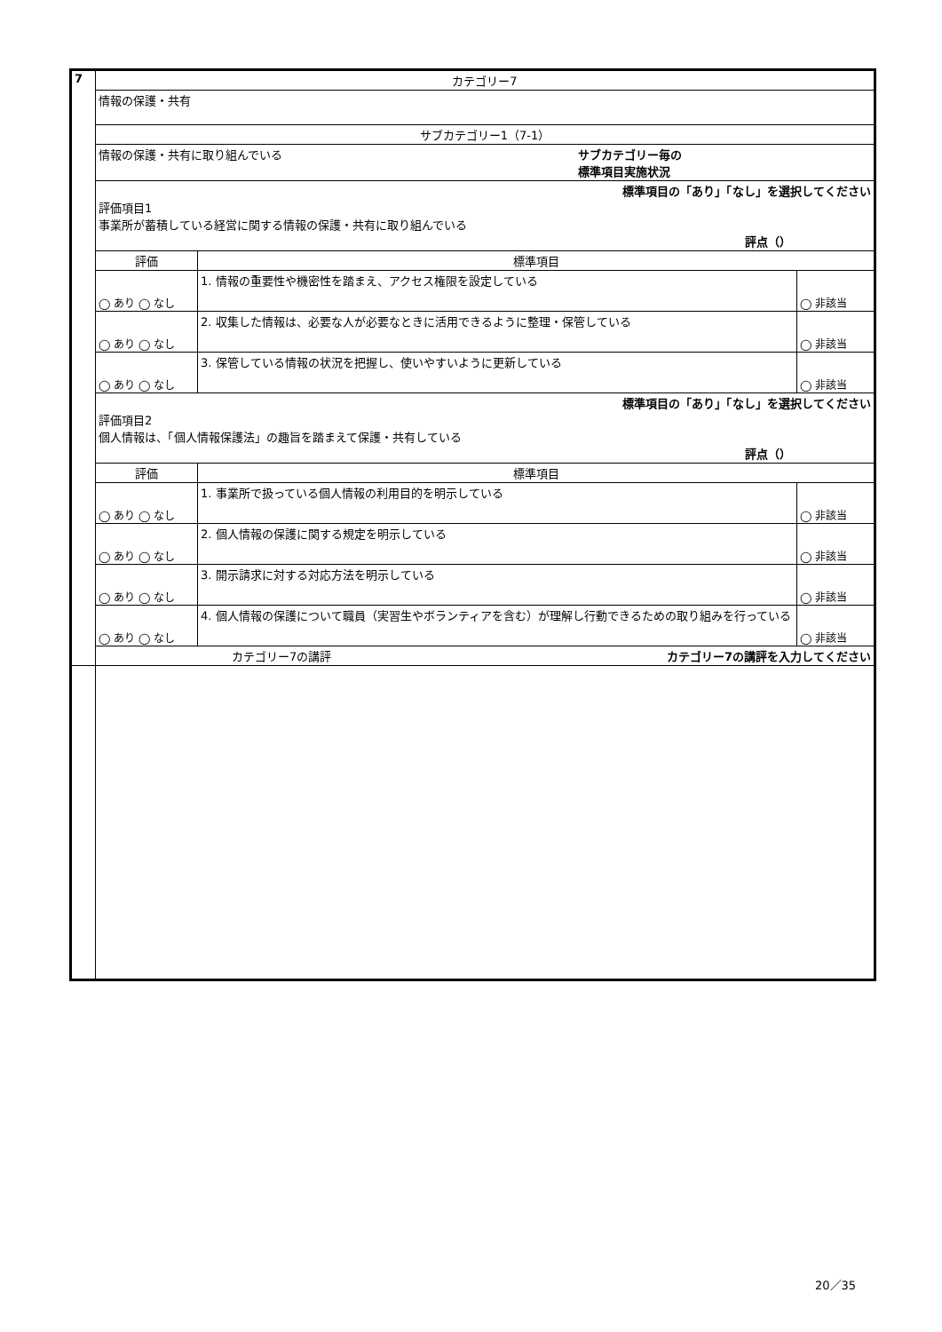| 7 | カテゴリー7 | | |
| | 情報の保護・共有 | | |
| | サブカテゴリー1（7-1） | | |
| | サブカテゴリー毎の 標準項目実施状況 情報の保護・共有に取り組んでいる | | |
| | 標準項目の「あり」「なし」を選択してください 評価項目1 事業所が蓄積している経営に関する情報の保護・共有に取り組んでいる 評点（） | | |
| | 評価 | 標準項目 | |
| | ◯ あり ◯ なし | 1. 情報の重要性や機密性を踏まえ、アクセス権限を設定している | ◯ 非該当 |
| | ◯ あり ◯ なし | 2. 収集した情報は、必要な人が必要なときに活用できるように整理・保管している | ◯ 非該当 |
| | ◯ あり ◯ なし | 3. 保管している情報の状況を把握し、使いやすいように更新している | ◯ 非該当 |
| | 標準項目の「あり」「なし」を選択してください 評価項目2 個人情報は、「個人情報保護法」の趣旨を踏まえて保護・共有している 評点（） | | |
| | 評価 | 標準項目 | |
| | ◯ あり ◯ なし | 1. 事業所で扱っている個人情報の利用目的を明示している | ◯ 非該当 |
| | ◯ あり ◯ なし | 2. 個人情報の保護に関する規定を明示している | ◯ 非該当 |
| | ◯ あり ◯ なし | 3. 開示請求に対する対応方法を明示している | ◯ 非該当 |
| | ◯ あり ◯ なし | 4. 個人情報の保護について職員（実習生やボランティアを含む）が理解し行動できるための取り組みを行っている | ◯ 非該当 |
| | カテゴリー7の講評を入力してください カテゴリー7の講評 | | |
20／35